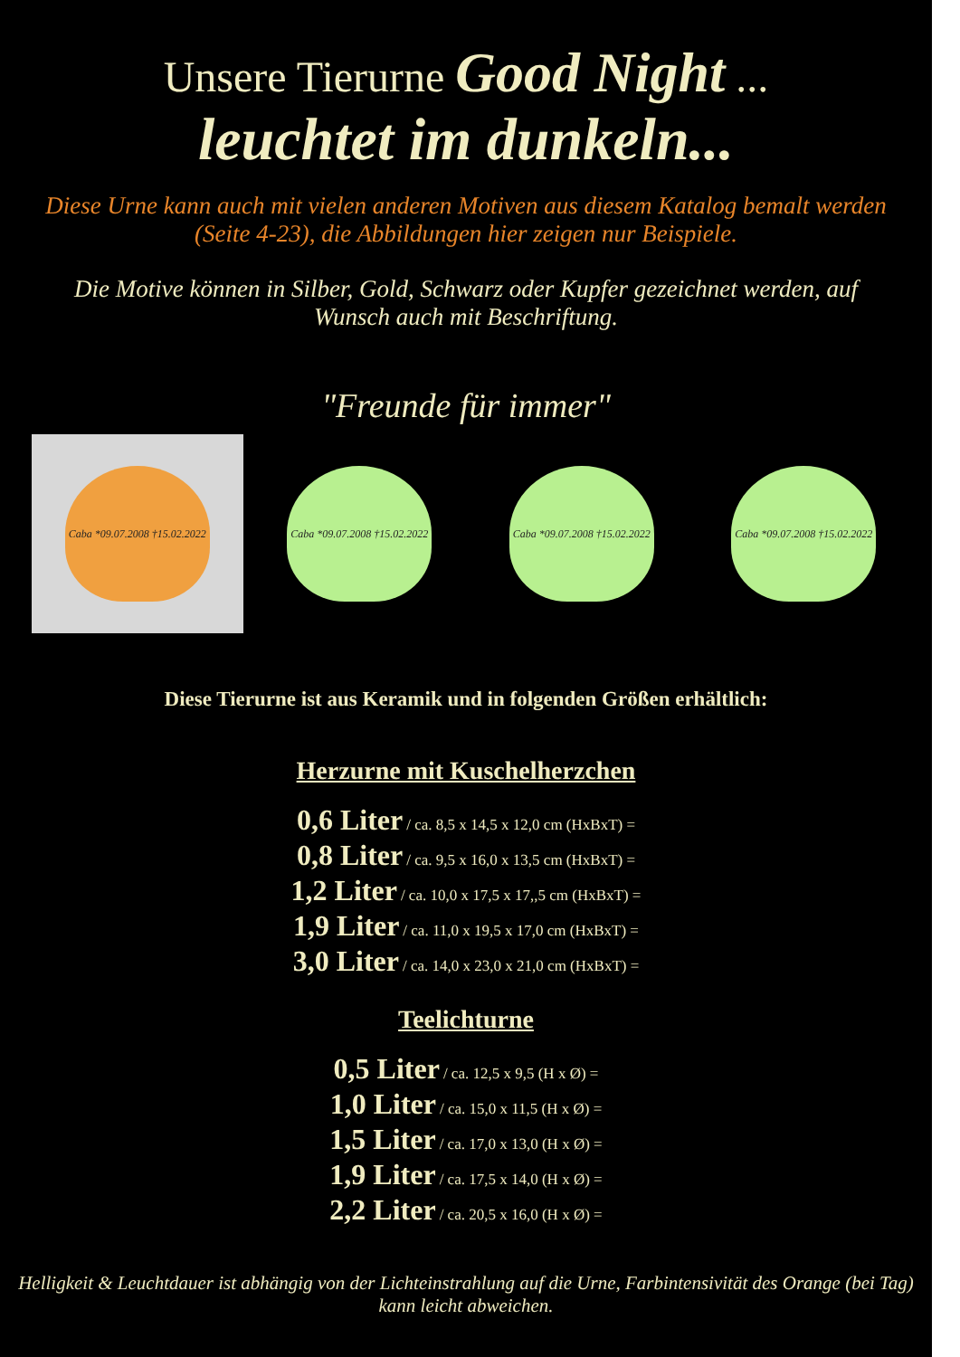Unsere Tierurne Good Night ...
leuchtet im dunkeln...
Diese Urne kann auch mit vielen anderen Motiven aus diesem Katalog bemalt werden (Seite 4-23), die Abbildungen hier zeigen nur Beispiele.
Die Motive können in Silber, Gold, Schwarz oder Kupfer gezeichnet werden, auf Wunsch auch mit Beschriftung.
"Freunde für immer"
Caba *09.07.2008 †15.02.2022 Caba *09.07.2008 †15.02.2022 Caba *09.07.2008 †15.02.2022 Caba *09.07.2008 †15.02.2022
Diese Tierurne ist aus Keramik und in folgenden Größen erhältlich:
Herzurne mit Kuschelherzchen
0,6 Liter / ca. 8,5 x 14,5 x 12,0 cm (HxBxT) =
0,8 Liter / ca. 9,5 x 16,0 x 13,5 cm (HxBxT) =
1,2 Liter / ca. 10,0 x 17,5 x 17,,5 cm (HxBxT) =
1,9 Liter / ca. 11,0 x 19,5 x 17,0 cm (HxBxT) =
3,0 Liter / ca. 14,0 x 23,0 x 21,0 cm (HxBxT) =
Teelichturne
0,5 Liter / ca. 12,5 x 9,5 (H x Ø) =
1,0 Liter / ca. 15,0 x 11,5 (H x Ø) =
1,5 Liter / ca. 17,0 x 13,0 (H x Ø) =
1,9 Liter / ca. 17,5 x 14,0 (H x Ø) =
2,2 Liter / ca. 20,5 x 16,0 (H x Ø) =
Helligkeit & Leuchtdauer ist abhängig von der Lichteinstrahlung auf die Urne, Farbintensivität des Orange (bei Tag) kann leicht abweichen.